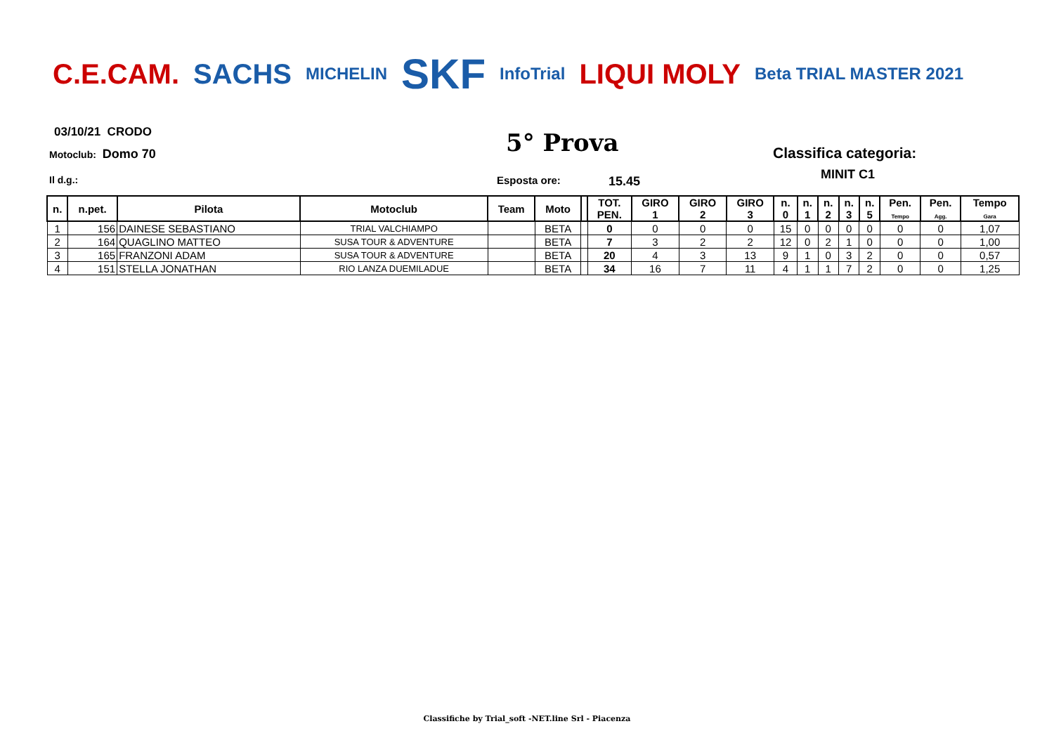C.E.CAM. SACHS MICHELIN SKF InfoTrial LIQUI MOLY Beta TRIAL MASTER 2021
03/10/21 CRODO
Motoclub: Domo 70 5° Prova Classifica categoria:
MINIT C1
Il d.g.: Esposta ore: 15.45
| n. | n.pet. | Pilota | Motoclub | Team | Moto | | TOT. PEN. | GIRO 1 | GIRO 2 | GIRO 3 | n. 0 | n. 1 | n. 2 | n. 3 | n. 5 | Pen. Tempo | Pen. Agg. | Tempo Gara |
| --- | --- | --- | --- | --- | --- | --- | --- | --- | --- | --- | --- | --- | --- | --- | --- | --- | --- | --- |
| 1 | 156 | DAINESE SEBASTIANO | TRIAL VALCHIAMPO | | BETA | | 0 | 0 | 0 | 0 | 15 | 0 | 0 | 0 | 0 | 0 | 0 | 1,07 |
| 2 | 164 | QUAGLINO MATTEO | SUSA TOUR & ADVENTURE | | BETA | | 7 | 3 | 2 | 2 | 12 | 0 | 2 | 1 | 0 | 0 | 0 | 1,00 |
| 3 | 165 | FRANZONI ADAM | SUSA TOUR & ADVENTURE | | BETA | | 20 | 4 | 3 | 13 | 9 | 1 | 0 | 3 | 2 | 0 | 0 | 0,57 |
| 4 | 151 | STELLA JONATHAN | RIO LANZA DUEMILADUE | | BETA | | 34 | 16 | 7 | 11 | 4 | 1 | 1 | 7 | 2 | 0 | 0 | 1,25 |
Classifiche by Trial_soft -NET.line Srl - Piacenza